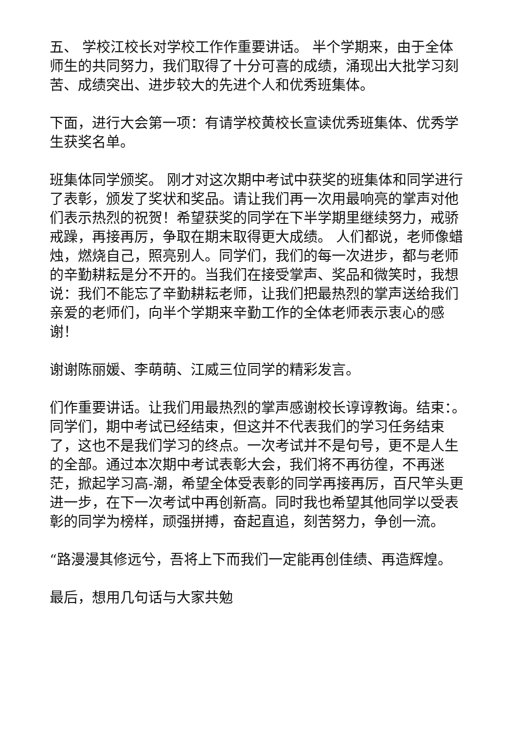五、 学校江校长对学校工作作重要讲话。 半个学期来，由于全体师生的共同努力，我们取得了十分可喜的成绩，涌现出大批学习刻苦、成绩突出、进步较大的先进个人和优秀班集体。
下面，进行大会第一项：有请学校黄校长宣读优秀班集体、优秀学生获奖名单。
班集体同学颁奖。 刚才对这次期中考试中获奖的班集体和同学进行了表彰，颁发了奖状和奖品。请让我们再一次用最响亮的掌声对他们表示热烈的祝贺！希望获奖的同学在下半学期里继续努力，戒骄戒躁，再接再厉，争取在期末取得更大成绩。 人们都说，老师像蜡烛，燃烧自己，照亮别人。同学们，我们的每一次进步，都与老师的辛勤耕耘是分不开的。当我们在接受掌声、奖品和微笑时，我想说：我们不能忘了辛勤耕耘老师，让我们把最热烈的掌声送给我们亲爱的老师们，向半个学期来辛勤工作的全体老师表示衷心的感谢！
谢谢陈丽媛、李萌萌、江威三位同学的精彩发言。
们作重要讲话。让我们用最热烈的掌声感谢校长谆谆教诲。结束：。同学们，期中考试已经结束，但这并不代表我们的学习任务结束了，这也不是我们学习的终点。一次考试并不是句号，更不是人生的全部。通过本次期中考试表彰大会，我们将不再彷徨，不再迷茫，掀起学习高-潮，希望全体受表彰的同学再接再厉，百尺竿头更进一步，在下一次考试中再创新高。同时我也希望其他同学以受表彰的同学为榜样，顽强拼搏，奋起直追，刻苦努力，争创一流。
“路漫漫其修远兮，吾将上下而我们一定能再创佳绩、再造辉煌。
最后，想用几句话与大家共勉